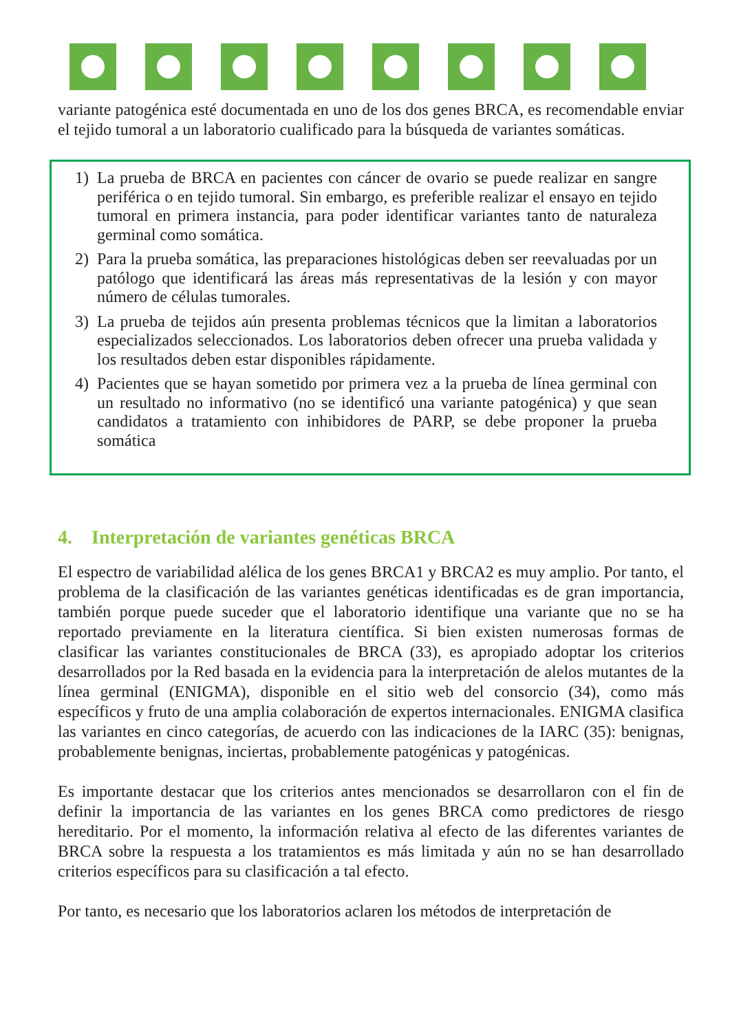variante patogénica esté documentada en uno de los dos genes BRCA, es recomendable enviar el tejido tumoral a un laboratorio cualificado para la búsqueda de variantes somáticas.
1) La prueba de BRCA en pacientes con cáncer de ovario se puede realizar en sangre periférica o en tejido tumoral. Sin embargo, es preferible realizar el ensayo en tejido tumoral en primera instancia, para poder identificar variantes tanto de naturaleza germinal como somática.
2) Para la prueba somática, las preparaciones histológicas deben ser reevaluadas por un patólogo que identificará las áreas más representativas de la lesión y con mayor número de células tumorales.
3) La prueba de tejidos aún presenta problemas técnicos que la limitan a laboratorios especializados seleccionados. Los laboratorios deben ofrecer una prueba validada y los resultados deben estar disponibles rápidamente.
4) Pacientes que se hayan sometido por primera vez a la prueba de línea germinal con un resultado no informativo (no se identificó una variante patogénica) y que sean candidatos a tratamiento con inhibidores de PARP, se debe proponer la prueba somática
4. Interpretación de variantes genéticas BRCA
El espectro de variabilidad alélica de los genes BRCA1 y BRCA2 es muy amplio. Por tanto, el problema de la clasificación de las variantes genéticas identificadas es de gran importancia, también porque puede suceder que el laboratorio identifique una variante que no se ha reportado previamente en la literatura científica. Si bien existen numerosas formas de clasificar las variantes constitucionales de BRCA (33), es apropiado adoptar los criterios desarrollados por la Red basada en la evidencia para la interpretación de alelos mutantes de la línea germinal (ENIGMA), disponible en el sitio web del consorcio (34), como más específicos y fruto de una amplia colaboración de expertos internacionales. ENIGMA clasifica las variantes en cinco categorías, de acuerdo con las indicaciones de la IARC (35): benignas, probablemente benignas, inciertas, probablemente patogénicas y patogénicas.
Es importante destacar que los criterios antes mencionados se desarrollaron con el fin de definir la importancia de las variantes en los genes BRCA como predictores de riesgo hereditario. Por el momento, la información relativa al efecto de las diferentes variantes de BRCA sobre la respuesta a los tratamientos es más limitada y aún no se han desarrollado criterios específicos para su clasificación a tal efecto.
Por tanto, es necesario que los laboratorios aclaren los métodos de interpretación de